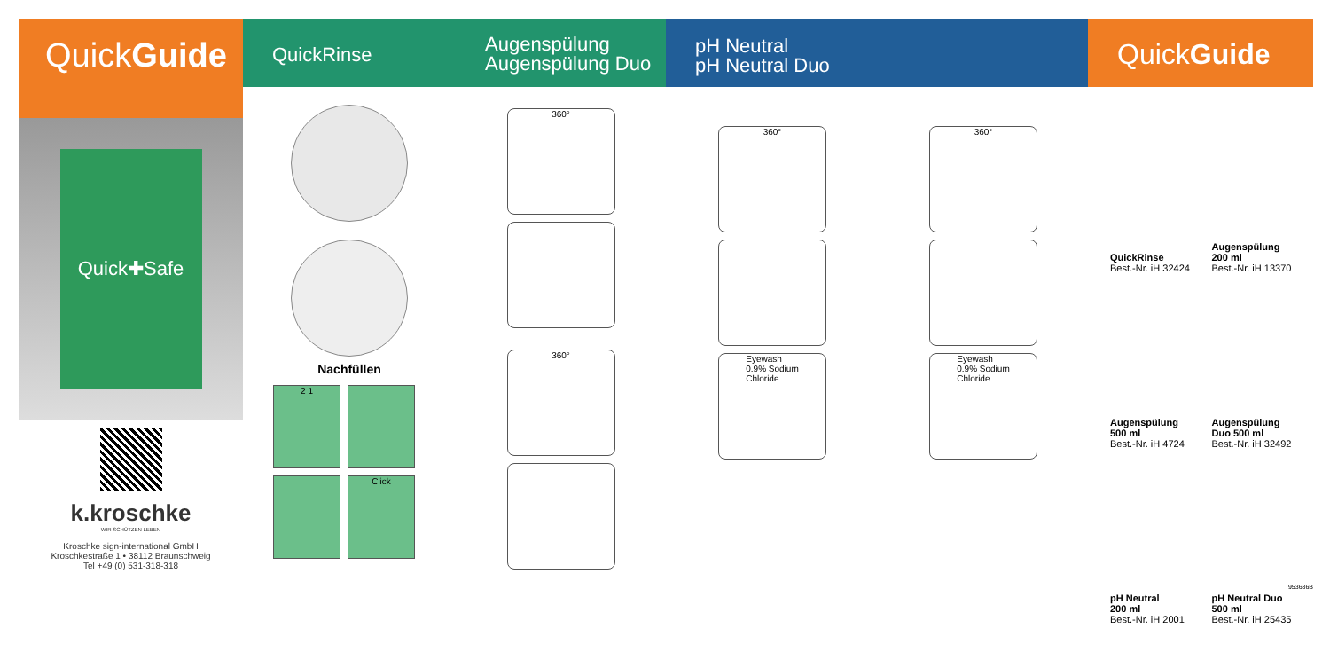QuickGuide
QuickRinse
Augenspülung
Augenspülung Duo
pH Neutral
pH Neutral Duo
QuickGuide
Quick✚Safe
k.kroschke
WIR SCHÜTZEN LEBEN
Kroschke sign-international GmbH
Kroschkestraße 1 • 38112 Braunschweig
Tel +49 (0) 531-318-318
Nachfüllen
2 1
Click
360°
360°
360°
Eyewash
0.9% Sodium
Chloride
360°
Eyewash
0.9% Sodium
Chloride
QuickRinse
Best.-Nr. iH 32424
Augenspülung
200 ml
Best.-Nr. iH 13370
Augenspülung
500 ml
Best.-Nr. iH 4724
Augenspülung
Duo 500 ml
Best.-Nr. iH 32492
pH Neutral
200 ml
Best.-Nr. iH 2001
pH Neutral Duo
500 ml
Best.-Nr. iH 25435
953686B